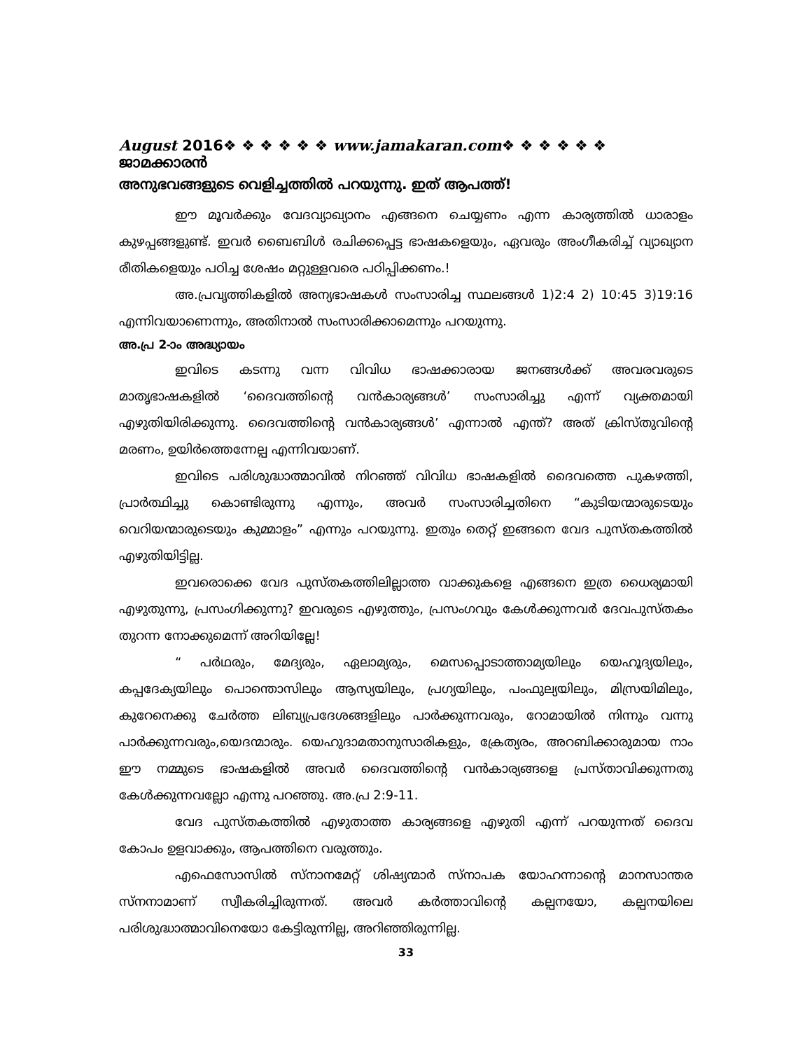August 2016❖ ❖ ❖ ❖ ❖ ❖ www.jamakaran.com❖ ❖ ❖ ❖ ❖ ❖ ജാമക്കാരൻ
അനുഭവങ്ങളുടെ വെളിച്ചത്തിൽ പറയുന്നു. ഇത് ആപത്ത്!
ഈ മൂവർക്കും വേദവ്യാഖ്യാനം എങ്ങനെ ചെയ്യണം എന്ന കാര്യത്തിൽ ധാരാളം കുഴപ്പങ്ങളുണ്ട്. ഇവർ ബൈബിൾ രചിക്കപ്പെട്ട ഭാഷകളെയും, ഏവരും അംഗീകരിച്ച് വ്യാഖ്യാന രീതികളെയും പഠിച്ച ശേഷം മറ്റുള്ളവരെ പഠിപ്പിക്കണം.!
അ.പ്രവൃത്തികളിൽ അന്യഭാഷകൾ സംസാരിച്ച സ്ഥലങ്ങൾ 1)2:4 2) 10:45 3)19:16 എന്നിവയാണെന്നും, അതിനാൽ സംസാരിക്കാമെന്നും പറയുന്നു.
അ.പ്ര 2-ാം അദ്ധ്യായം
ഇവിടെ കടന്നു വന്ന വിവിധ ഭാഷക്കാരായ ജനങ്ങൾക്ക് അവരവരുടെ മാതൃഭാഷകളിൽ ‘ദൈവത്തിന്റെ വൻകാര്യങ്ങൾ’ സംസാരിച്ചു എന്ന് വ്യക്തമായി എഴുതിയിരിക്കുന്നു. ദൈവത്തിന്റെ വൻകാര്യങ്ങൾ’ എന്നാൽ എന്ത്? അത് ക്രിസ്തുവിന്റെ മരണം, ഉയിർത്തെന്നേല്പ എന്നിവയാണ്.
ഇവിടെ പരിശുദ്ധാത്മാവിൽ നിറഞ്ഞ് വിവിധ ഭാഷകളിൽ ദൈവത്തെ പുകഴത്തി, പ്രാർത്ഥിച്ചു കൊണ്ടിരുന്നു എന്നും, അവർ സംസാരിച്ചതിനെ “കുടിയന്മാരുടെയും വെറിയന്മാരുടെയും കുമ്മാളം” എന്നും പറയുന്നു. ഇതും തെറ്റ് ഇങ്ങനെ വേദ പുസ്തകത്തിൽ എഴുതിയിട്ടില്ല.
ഇവരൊക്കെ വേദ പുസ്തകത്തിലില്ലാത്ത വാക്കുകളെ എങ്ങനെ ഇത്ര ധൈര്യമായി എഴുതുന്നു, പ്രസംഗിക്കുന്നു? ഇവരുടെ എഴുത്തും, പ്രസംഗവും കേൾക്കുന്നവർ ദേവപുസ്തകം തുറന്ന നോക്കുമെന്ന് അറിയില്ലേ!
“ പർഥരും, മേദ്യരും, ഏലാമ്യരും, മെസപ്പൊടാത്താമ്യയിലും യെഹൂദ്യയിലും, കപ്പദേക്യയിലും പൊന്തൊസിലും ആസ്യയിലും, പ്രഗ്യയിലും, പംഫുല്യയിലും, മിസ്രയിമിലും, കുറേനെക്കു ചേർത്ത ലിബ്യപ്രദേശങ്ങളിലും പാർക്കുന്നവരും, റോമായിൽ നിന്നും വന്നു പാർക്കുന്നവരും,യെദന്മാരും. യെഹുദാമതാനുസാരികളും, ക്രേത്യരം, അറബിക്കാരുമായ നാം ഈ നമ്മുടെ ഭാഷകളിൽ അവർ ദൈവത്തിന്റെ വൻകാര്യങ്ങളെ പ്രസ്താവിക്കുന്നതു കേൾക്കുന്നവല്ലോ എന്നു പറഞ്ഞു. അ.പ്ര 2:9-11.
വേദ പുസ്തകത്തിൽ എഴുതാത്ത കാര്യങ്ങളെ എഴുതി എന്ന് പറയുന്നത് ദൈവ കോപം ഉളവാക്കും, ആപത്തിനെ വരുത്തും.
എഫെസോസിൽ സ്നാനമേറ്റ് ശിഷ്യന്മാർ സ്നാപക യോഹന്നാന്റെ മാനസാന്തര സ്നനാമാണ് സ്വീകരിച്ചിരുന്നത്. അവർ കർത്താവിന്റെ കല്പനയോ, കല്പനയിലെ പരിശുദ്ധാത്മാവിനെയോ കേട്ടിരുന്നില്ല, അറിഞ്ഞിരുന്നില്ല.
33